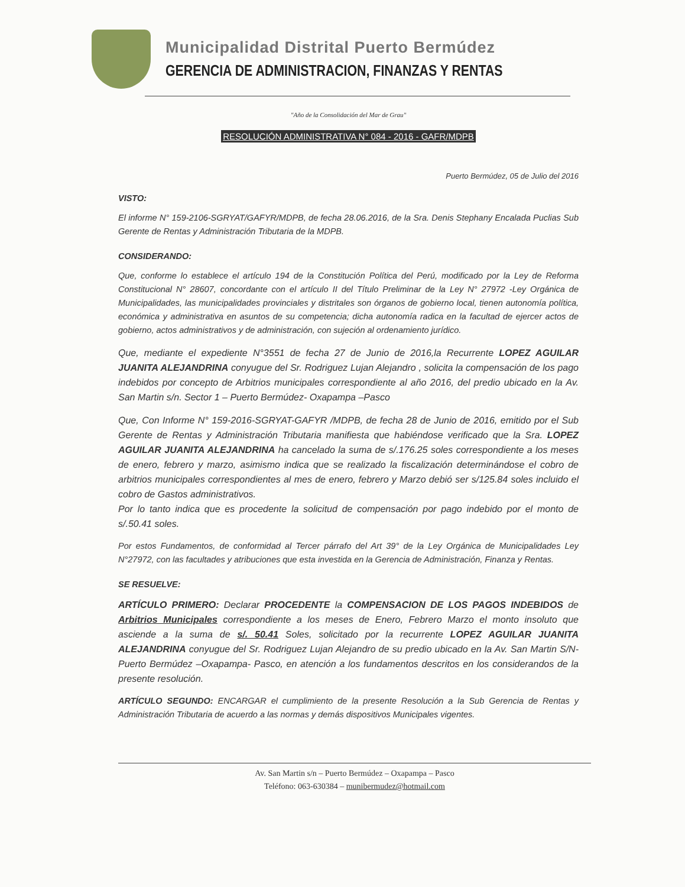Municipalidad Distrital Puerto Bermúdez
GERENCIA DE ADMINISTRACION, FINANZAS Y RENTAS
"Año de la Consolidación del Mar de Grau"
RESOLUCIÓN ADMINISTRATIVA N° 084 - 2016 - GAFR/MDPB
Puerto Bermúdez, 05 de Julio del 2016
VISTO:
El informe N° 159-2106-SGRYAT/GAFYR/MDPB, de fecha 28.06.2016, de la Sra. Denis Stephany Encalada Puclias Sub Gerente de Rentas y Administración Tributaria de la MDPB.
CONSIDERANDO:
Que, conforme lo establece el artículo 194 de la Constitución Política del Perú, modificado por la Ley de Reforma Constitucional N° 28607, concordante con el artículo II del Título Preliminar de la Ley N° 27972 -Ley Orgánica de Municipalidades, las municipalidades provinciales y distritales son órganos de gobierno local, tienen autonomía política, económica y administrativa en asuntos de su competencia; dicha autonomía radica en la facultad de ejercer actos de gobierno, actos administrativos y de administración, con sujeción al ordenamiento jurídico.
Que, mediante el expediente N°3551 de fecha 27 de Junio de 2016,la Recurrente LOPEZ AGUILAR JUANITA ALEJANDRINA conyugue del Sr. Rodriguez Lujan Alejandro , solicita la compensación de los pago indebidos por concepto de Arbitrios municipales correspondiente al año 2016, del predio ubicado en la Av. San Martin s/n. Sector 1 – Puerto Bermúdez- Oxapampa –Pasco
Que, Con Informe N° 159-2016-SGRYAT-GAFYR /MDPB, de fecha 28 de Junio de 2016, emitido por el Sub Gerente de Rentas y Administración Tributaria manifiesta que habiéndose verificado que la Sra. LOPEZ AGUILAR JUANITA ALEJANDRINA ha cancelado la suma de s/.176.25 soles correspondiente a los meses de enero, febrero y marzo, asimismo indica que se realizado la fiscalización determinándose el cobro de arbitrios municipales correspondientes al mes de enero, febrero y Marzo debió ser s/125.84 soles incluido el cobro de Gastos administrativos.
Por lo tanto indica que es procedente la solicitud de compensación por pago indebido por el monto de s/.50.41 soles.
Por estos Fundamentos, de conformidad al Tercer párrafo del Art 39° de la Ley Orgánica de Municipalidades Ley N°27972, con las facultades y atribuciones que esta investida en la Gerencia de Administración, Finanza y Rentas.
SE RESUELVE:
ARTÍCULO PRIMERO: Declarar PROCEDENTE la COMPENSACION DE LOS PAGOS INDEBIDOS de Arbitrios Municipales correspondiente a los meses de Enero, Febrero Marzo el monto insoluto que asciende a la suma de s/. 50.41 Soles, solicitado por la recurrente LOPEZ AGUILAR JUANITA ALEJANDRINA conyugue del Sr. Rodriguez Lujan Alejandro de su predio ubicado en la Av. San Martin S/N- Puerto Bermúdez –Oxapampa- Pasco, en atención a los fundamentos descritos en los considerandos de la presente resolución.
ARTÍCULO SEGUNDO: ENCARGAR el cumplimiento de la presente Resolución a la Sub Gerencia de Rentas y Administración Tributaria de acuerdo a las normas y demás dispositivos Municipales vigentes.
Av. San Martin s/n – Puerto Bermúdez – Oxapampa – Pasco
Teléfono: 063-630384 – munibermudez@hotmail.com